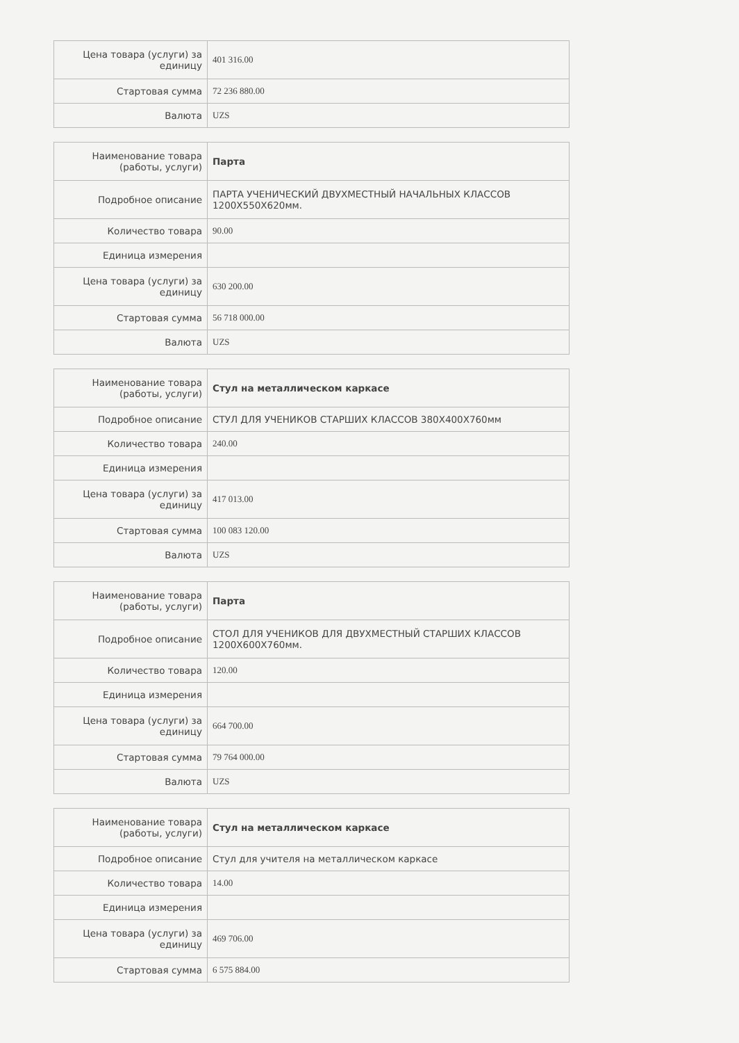| Цена товара (услуги) за единицу | 401 316.00 |
| Стартовая сумма | 72 236 880.00 |
| Валюта | UZS |
| Наименование товара (работы, услуги) | Парта |
| Подробное описание | ПАРТА УЧЕНИЧЕСКИЙ ДВУХМЕСТНЫЙ НАЧАЛЬНЫХ КЛАССОВ 1200X550X620мм. |
| Количество товара | 90.00 |
| Единица измерения | |
| Цена товара (услуги) за единицу | 630 200.00 |
| Стартовая сумма | 56 718 000.00 |
| Валюта | UZS |
| Наименование товара (работы, услуги) | Стул на металлическом каркасе |
| Подробное описание | СТУЛ ДЛЯ УЧЕНИКОВ СТАРШИХ КЛАССОВ 380X400X760мм |
| Количество товара | 240.00 |
| Единица измерения | |
| Цена товара (услуги) за единицу | 417 013.00 |
| Стартовая сумма | 100 083 120.00 |
| Валюта | UZS |
| Наименование товара (работы, услуги) | Парта |
| Подробное описание | СТОЛ ДЛЯ УЧЕНИКОВ ДЛЯ ДВУХМЕСТНЫЙ СТАРШИХ КЛАССОВ 1200X600X760мм. |
| Количество товара | 120.00 |
| Единица измерения | |
| Цена товара (услуги) за единицу | 664 700.00 |
| Стартовая сумма | 79 764 000.00 |
| Валюта | UZS |
| Наименование товара (работы, услуги) | Стул на металлическом каркасе |
| Подробное описание | Стул для учителя на металлическом каркасе |
| Количество товара | 14.00 |
| Единица измерения | |
| Цена товара (услуги) за единицу | 469 706.00 |
| Стартовая сумма | 6 575 884.00 |